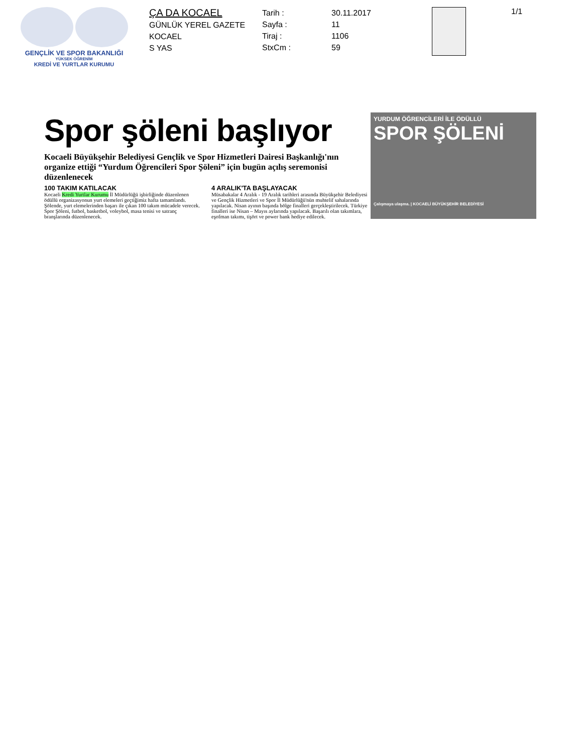GENÇLİK VE SPOR BAKANLIĞI
YÜKSEK ÖĞRENİM
KREDİ VE YURTLAR KURUMU
ÇA DA KOCAEL
GÜNLÜK YEREL GAZETE
KOCAEL
S YAS
Tarih :
Sayfa :
Tiraj :
StxCm :
30.11.2017
11
1106
59
1/1
Spor şöleni başlıyor
Kocaeli Büyükşehir Belediyesi Gençlik ve Spor Hizmetleri Dairesi Başkanlığı'nın organize ettiği “Yurdum Öğrencileri Spor Şöleni” için bugün açılış seremonisi düzenlenecek
100 TAKIM KATILACAK
Kocaeli Kredi Yurtlar Kurumu İl Müdürlüğü işbirliğinde düzenlenen ödüllü organizasyonun yurt elemeleri geçtiğimiz hafta tamamlandı. Şölende, yurt elemelerinden başarı ile çıkan 100 takım mücadele verecek. Spor Şöleni, futbol, basketbol, voleybol, masa tenisi ve satranç branşlarında düzenlenecek.
4 ARALIK'TA BAŞLAYACAK
Müsabakalar 4 Aralık - 19 Aralık tarihleri arasında Büyükşehir Belediyesi ve Gençlik Hizmetleri ve Spor İl Müdürlüğü'nün muhtelif sahalarında yapılacak. Nisan ayının başında bölge finalleri gerçekleştirilecek. Türkiye finalleri ise Nisan – Mayıs aylarında yapılacak. Başarılı olan takımlara, eşofman takımı, tişört ve power bank hediye edilecek.
YURDUM ÖĞRENCİLERİ İLE ÖDÜLLÜ
SPOR ŞÖLENİ
Çalışmaya ulaşma. | KOCAELİ BÜYÜKŞEHİR BELEDİYESİ